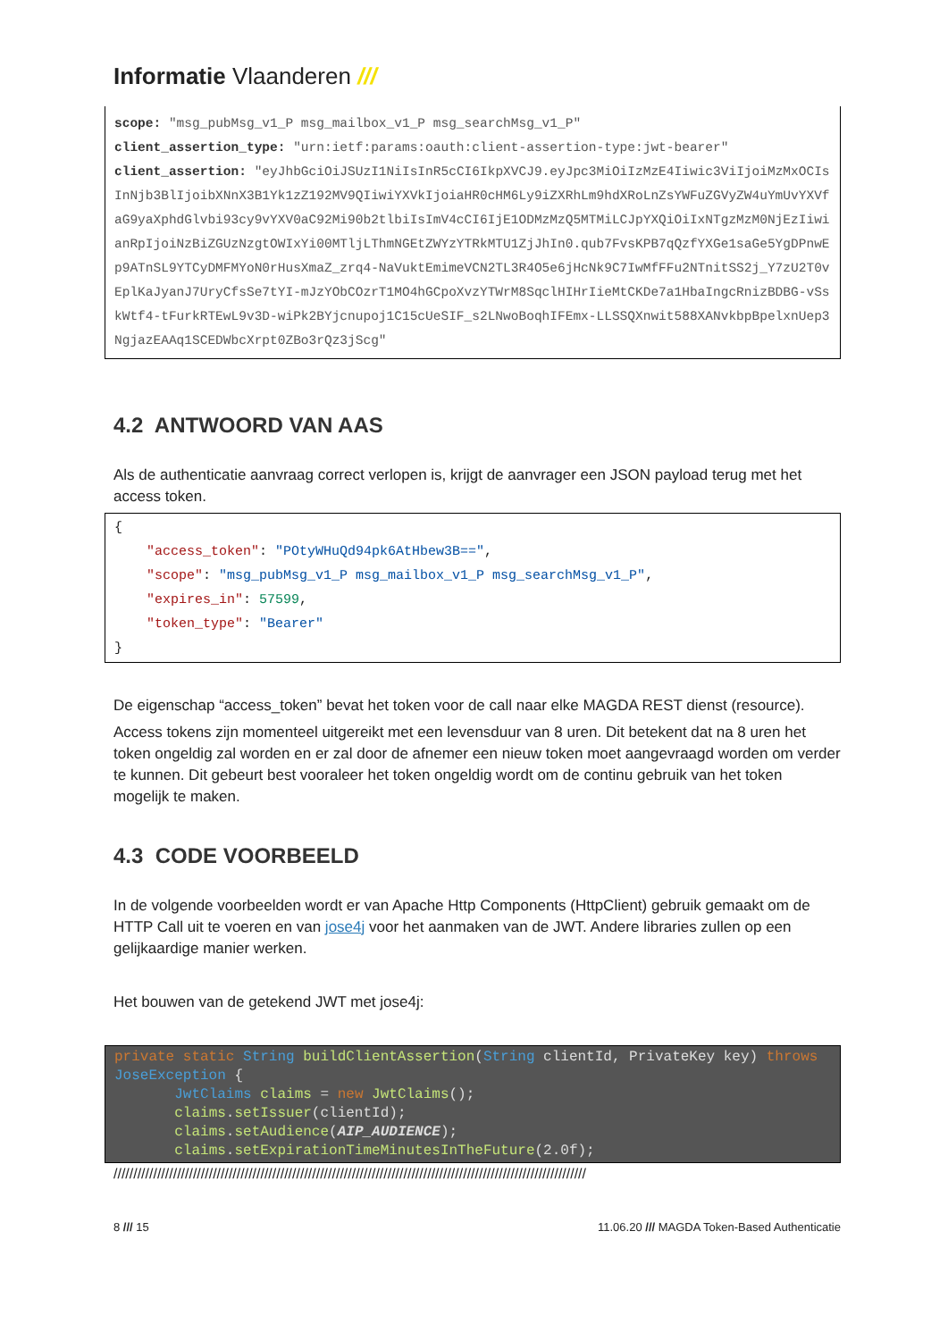Informatie Vlaanderen ///
scope: "msg_pubMsg_v1_P msg_mailbox_v1_P msg_searchMsg_v1_P"
client_assertion_type: "urn:ietf:params:oauth:client-assertion-type:jwt-bearer"
client_assertion: "eyJhbGciOiJSUzI1NiIsInR5cCI6IkpXVCJ9.eyJpc3MiOiIzMzE4Iiwic3ViIjoiMzMxOCIsInNjb3BlIjoibXNnX3B1Yk1zZ192MV9QIiwiYXVkIjoiaHR0cHM6Ly9iZXRhLm9hdXRoLnZsYWFuZGVyZW4uYmUvYXVfaG9yaXphdGlvbi93cy9vYXV0aC92Mi90b2tlbiIsImV4cCI6IjE1ODMzMzQ5MTMiLCJpYXQiOiIxNTgzMzM0NjEzIiwianRpIjoiNzBiZGUzNzgtOWIxYi00MTljLThmNGEtZWYzYTRkMTU1ZjJhIn0.qub7FvsKPB7qQzfYXGe1saGe5YgDPnwEp9ATnSL9YTCyDMFMYoN0rHusXmaZ_zrq4-NaVuktEmimeVCN2TL3R4O5e6jHcNk9C7IwMfFFu2NTnitSS2j_Y7zU2T0vEplKaJyanJ7UryCfsSe7tYI-mJzYObCOzrT1MO4hGCpoXvzYTWrM8SqclHIHrIieMtCKDe7a1HbaIngcRnizBDBG-vSskWtf4-tFurkRTEwL9v3D-wiPk2BYjcnupoj1C15cUeSIF_s2LNwoBoqhIFEmx-LLSSQXnwit588XANvkbpBpelxnUep3NgjazEAAq1SCEDWbcXrpt0ZBo3rQz3jScg"
4.2 ANTWOORD VAN AAS
Als de authenticatie aanvraag correct verlopen is, krijgt de aanvrager een JSON payload terug met het access token.
{
"access_token": "POtyWHuQd94pk6AtHbew3B==",
"scope": "msg_pubMsg_v1_P msg_mailbox_v1_P msg_searchMsg_v1_P",
"expires_in": 57599,
"token_type": "Bearer"
}
De eigenschap “access_token” bevat het token voor de call naar elke MAGDA REST dienst (resource).
Access tokens zijn momenteel uitgereikt met een levensduur van 8 uren. Dit betekent dat na 8 uren het token ongeldig zal worden en er zal door de afnemer een nieuw token moet aangevraagd worden om verder te kunnen. Dit gebeurt best vooraleer het token ongeldig wordt om de continu gebruik van het token mogelijk te maken.
4.3 CODE VOORBEELD
In de volgende voorbeelden wordt er van Apache Http Components (HttpClient) gebruik gemaakt om de HTTP Call uit te voeren en van jose4j voor het aanmaken van de JWT. Andere libraries zullen op een gelijkaardige manier werken.
Het bouwen van de getekend JWT met jose4j:
private static String buildClientAssertion(String clientId, PrivateKey key) throws JoseException { JwtClaims claims = new JwtClaims(); claims.setIssuer(clientId); claims.setAudience(AIP_AUDIENCE); claims.setExpirationTimeMinutesInTheFuture(2.0f);
///////////////////////////////////////////////////////////////////////////////////////////////////////////////////////
8 /// 15 11.06.20 /// MAGDA Token-Based Authenticatie